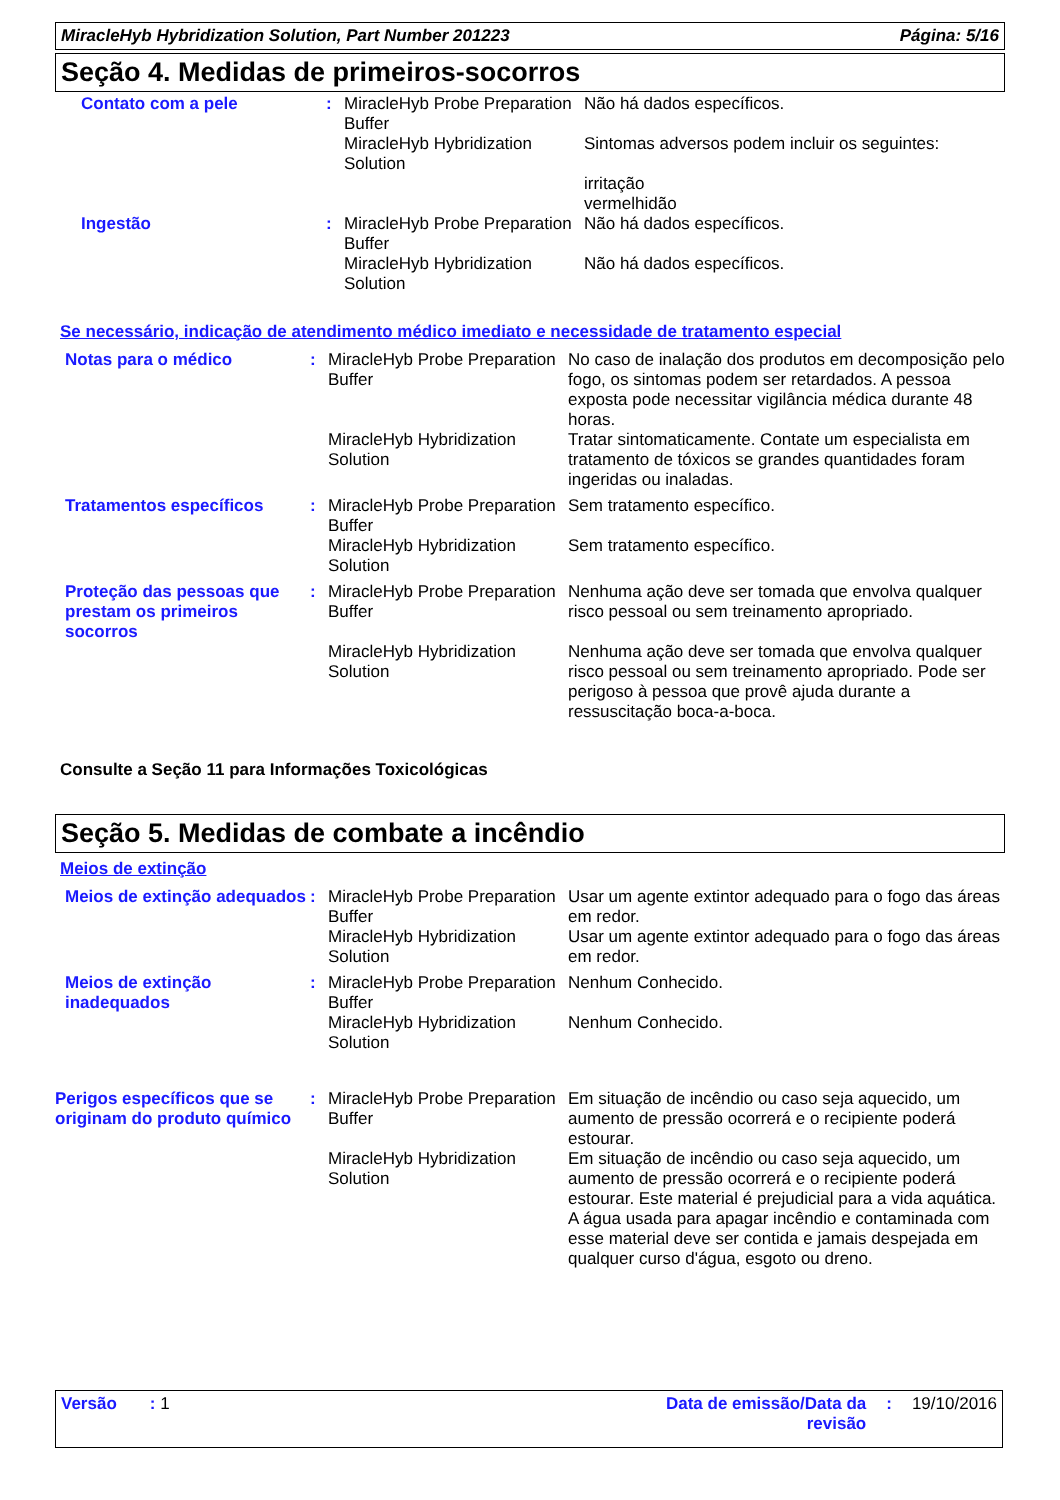MiracleHyb Hybridization Solution, Part Number 201223 Página: 5/16
Seção 4. Medidas de primeiros-socorros
| Contato com a pele | : | MiracleHyb Probe Preparation Buffer | Não há dados específicos. |
| | | MiracleHyb Hybridization Solution | Sintomas adversos podem incluir os seguintes: irritação vermelhidão |
| Ingestão | : | MiracleHyb Probe Preparation Buffer | Não há dados específicos. |
| | | MiracleHyb Hybridization Solution | Não há dados específicos. |
Se necessário, indicação de atendimento médico imediato e necessidade de tratamento especial
| Notas para o médico | : | MiracleHyb Probe Preparation Buffer | No caso de inalação dos produtos em decomposição pelo fogo, os sintomas podem ser retardados. A pessoa exposta pode necessitar vigilância médica durante 48 horas. |
| | | MiracleHyb Hybridization Solution | Tratar sintomaticamente. Contate um especialista em tratamento de tóxicos se grandes quantidades foram ingeridas ou inaladas. |
| Tratamentos específicos | : | MiracleHyb Probe Preparation Buffer | Sem tratamento específico. |
| | | MiracleHyb Hybridization Solution | Sem tratamento específico. |
| Proteção das pessoas que prestam os primeiros socorros | : | MiracleHyb Probe Preparation Buffer | Nenhuma ação deve ser tomada que envolva qualquer risco pessoal ou sem treinamento apropriado. |
| | | MiracleHyb Hybridization Solution | Nenhuma ação deve ser tomada que envolva qualquer risco pessoal ou sem treinamento apropriado. Pode ser perigoso à pessoa que provê ajuda durante a ressuscitação boca-a-boca. |
Consulte a Seção 11 para Informações Toxicológicas
Seção 5. Medidas de combate a incêndio
Meios de extinção
| Meios de extinção adequados | : | MiracleHyb Probe Preparation Buffer | Usar um agente extintor adequado para o fogo das áreas em redor. |
| | | MiracleHyb Hybridization Solution | Usar um agente extintor adequado para o fogo das áreas em redor. |
| Meios de extinção inadequados | : | MiracleHyb Probe Preparation Buffer | Nenhum Conhecido. |
| | | MiracleHyb Hybridization Solution | Nenhum Conhecido. |
| Perigos específicos que se originam do produto químico | : | MiracleHyb Probe Preparation Buffer | Em situação de incêndio ou caso seja aquecido, um aumento de pressão ocorrerá e o recipiente poderá estourar. |
| | | MiracleHyb Hybridization Solution | Em situação de incêndio ou caso seja aquecido, um aumento de pressão ocorrerá e o recipiente poderá estourar. Este material é prejudicial para a vida aquática. A água usada para apagar incêndio e contaminada com esse material deve ser contida e jamais despejada em qualquer curso d'água, esgoto ou dreno. |
Versão : 1 Data de emissão/Data da revisão: 19/10/2016